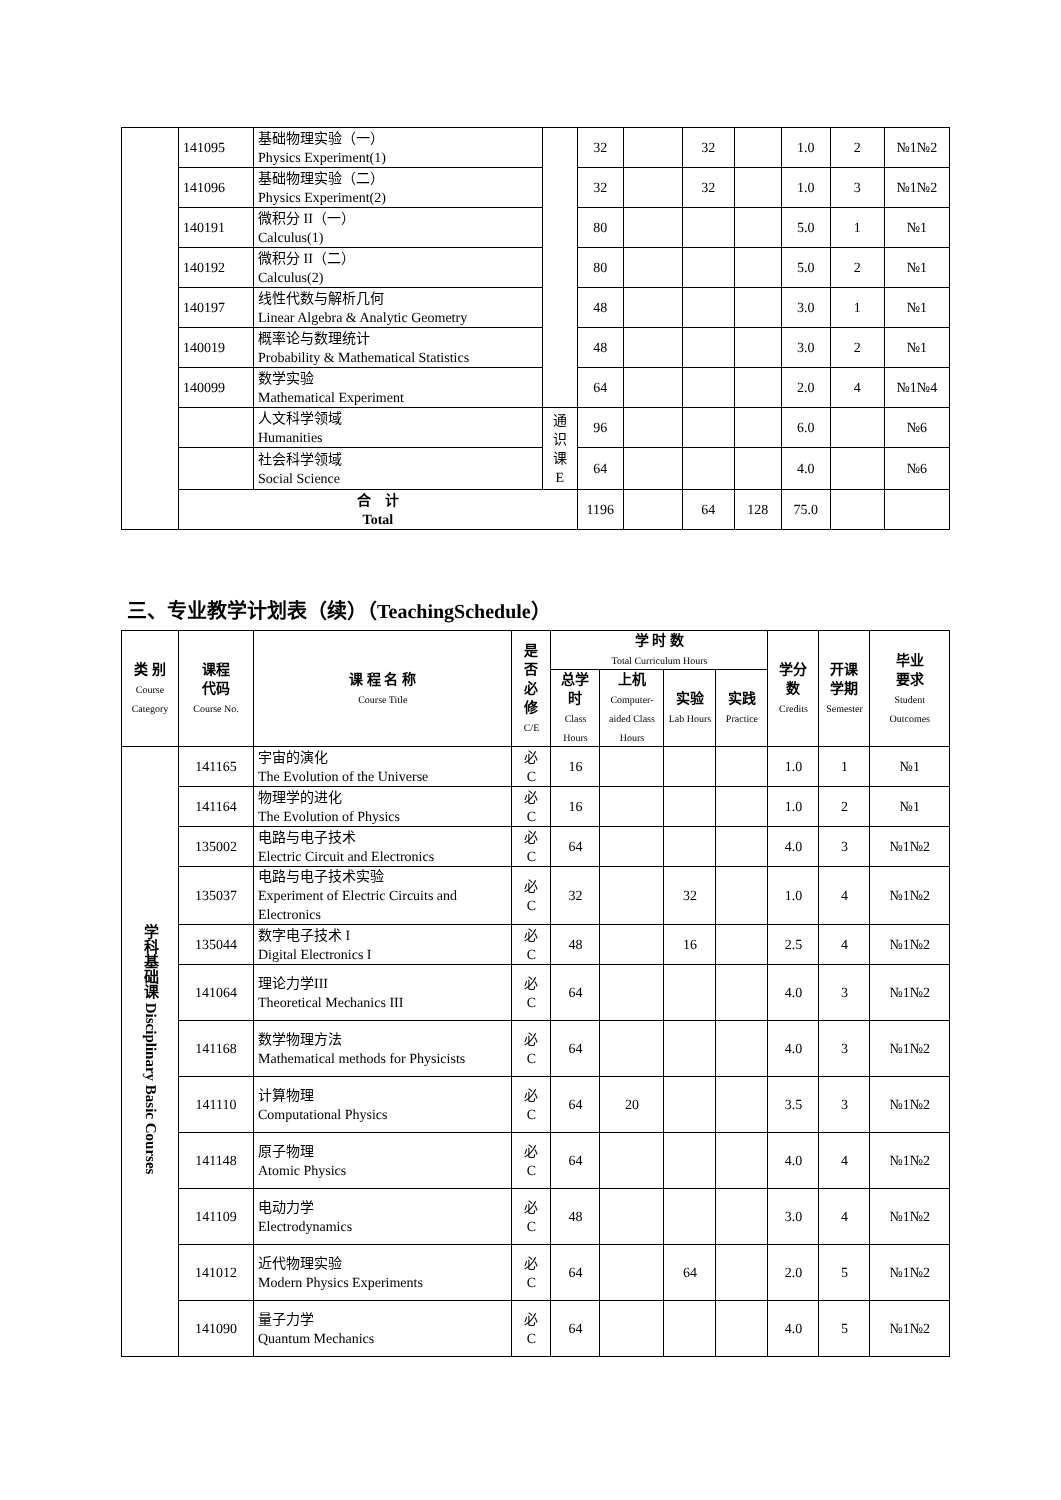| | 141095 | 基础物理实验（一） Physics Experiment(1) | | 32 | | 32 | | 1.0 | 2 | №1№2 |
| | 141096 | 基础物理实验（二） Physics Experiment(2) | | 32 | | 32 | | 1.0 | 3 | №1№2 |
| | 140191 | 微积分 II（一） Calculus(1) | | 80 | | | | 5.0 | 1 | №1 |
| | 140192 | 微积分 II（二） Calculus(2) | | 80 | | | | 5.0 | 2 | №1 |
| | 140197 | 线性代数与解析几何 Linear Algebra & Analytic Geometry | | 48 | | | | 3.0 | 1 | №1 |
| | 140019 | 概率论与数理统计 Probability & Mathematical Statistics | | 48 | | | | 3.0 | 2 | №1 |
| | 140099 | 数学实验 Mathematical Experiment | | 64 | | | | 2.0 | 4 | №1№4 |
| | | 人文科学领域 Humanities | 通 识 课 E | 96 | | | | 6.0 | | №6 |
| | | 社会科学领域 Social Science | | 64 | | | | 4.0 | | №6 |
| | 合 计 Total | | | 1196 | | 64 | 128 | 75.0 | | |
三、专业教学计划表（续）（TeachingSchedule）
| 类 别 Course Category | 课程 代码 Course No. | 课 程 名 称 Course Title | 是 否 必 修 C/E | 学 时 数 Total Curriculum Hours | | | | 学分 数 Credits | 开课 学期 Semester | 毕业 要求 Student Outcomes |
| --- | --- | --- | --- | --- | --- | --- | --- | --- | --- | --- |
| | | | | 总学时 Class Hours | 上机 Computer-aided Class Hours | 实验 Lab Hours | 实践 Practice | | | |
| 学科基础课 Disciplinary Basic Courses | 141165 | 宇宙的演化 The Evolution of the Universe | 必 C | 16 | | | | 1.0 | 1 | №1 |
| | 141164 | 物理学的进化 The Evolution of Physics | 必 C | 16 | | | | 1.0 | 2 | №1 |
| | 135002 | 电路与电子技术 Electric Circuit and Electronics | 必 C | 64 | | | | 4.0 | 3 | №1№2 |
| | 135037 | 电路与电子技术实验 Experiment of Electric Circuits and Electronics | 必 C | 32 | | 32 | | 1.0 | 4 | №1№2 |
| | 135044 | 数字电子技术 I Digital Electronics I | 必 C | 48 | | 16 | | 2.5 | 4 | №1№2 |
| | 141064 | 理论力学III Theoretical Mechanics III | 必 C | 64 | | | | 4.0 | 3 | №1№2 |
| | 141168 | 数学物理方法 Mathematical methods for Physicists | 必 C | 64 | | | | 4.0 | 3 | №1№2 |
| | 141110 | 计算物理 Computational Physics | 必 C | 64 | 20 | | | 3.5 | 3 | №1№2 |
| | 141148 | 原子物理 Atomic Physics | 必 C | 64 | | | | 4.0 | 4 | №1№2 |
| | 141109 | 电动力学 Electrodynamics | 必 C | 48 | | | | 3.0 | 4 | №1№2 |
| | 141012 | 近代物理实验 Modern Physics Experiments | 必 C | 64 | | 64 | | 2.0 | 5 | №1№2 |
| | 141090 | 量子力学 Quantum Mechanics | 必 C | 64 | | | | 4.0 | 5 | №1№2 |